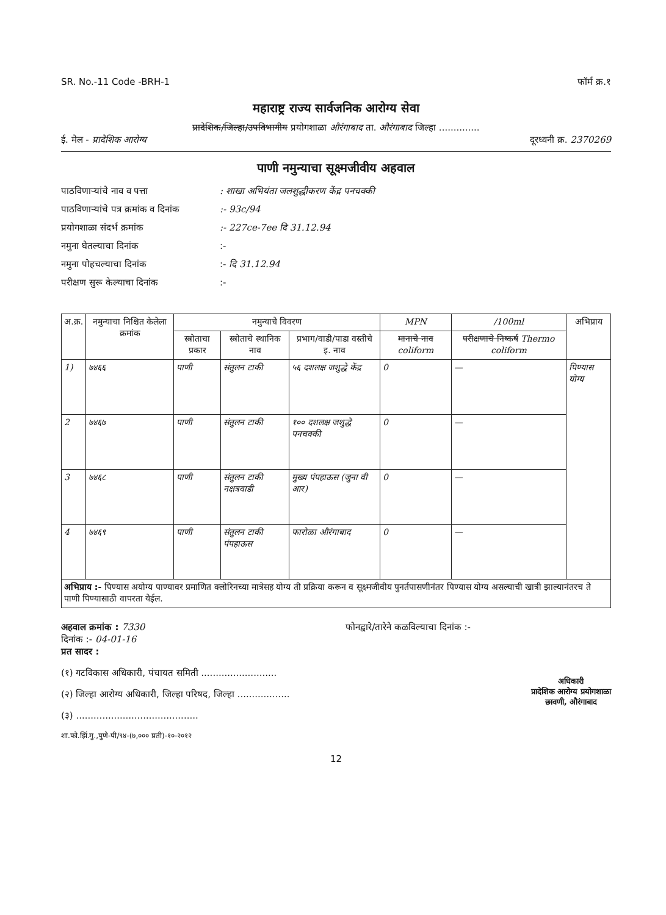SR. No.-11 Code -BRH-1 फॉर्म क्र.१
महाराष्ट्र राज्य सार्वजनिक आरोग्य सेवा
प्रादेशिक/जिल्हा/उपविभागीय प्रयोगशाळा औरंगाबाद ता. औरंगाबाद जिल्हा ..............
ई. मेल - प्रादेशिक आरोग्य दूरध्वनी क्र. 2370269
पाणी नमुन्याचा सूक्ष्मजीवीय अहवाल
पाठविणाऱ्यांचे नाव व पत्ता: शाखा अभियंता जलशुद्धीकरण केंद्र पनचक्की
पाठविणाऱ्यांचे पत्र क्रमांक व दिनांक:- 93c/94
प्रयोगशाळा संदर्भ क्रमांक:- 227ce-7ee दि 31.12.94
नमुना घेतल्याचा दिनांक:-
नमुना पोहचल्याचा दिनांक:- दि 31.12.94
परीक्षण सुरू केल्याचा दिनांक:-
| अ.क्र. | नमुन्याचा निश्चित केलेला क्रमांक | नमुन्याचे विवरण | | | MPN | /100ml | अभिप्राय |
| --- | --- | --- | --- | --- | --- | --- | --- |
| | | स्त्रोताचा प्रकार | स्त्रोताचे स्थानिक नाव | प्रभाग/वाडी/पाडा वस्तीचे इ. नाव | मानाचे नाव coliform | परीक्षणाचे निष्कर्ष Thermo coliform | |
| 1) | ७४६६ | पाणी | संतुलन टाकी | ५६ दशलक्ष जशुद्धे केंद्र | 0 | — | पिण्यास योग्य |
| 2 | ७४६७ | पाणी | संतुलन टाकी | १०० दशलक्ष जशुद्धे पनचक्की | 0 | — | |
| 3 | ७४६८ | पाणी | संतुलन टाकी नक्षत्रवाडी | मुख्य पंपहाऊस (जुना वी आर) | 0 | — | |
| 4 | ७४६९ | पाणी | संतुलन टाकी पंपहाऊस | फारोळा औरंगाबाद | 0 | — | |
| अभिप्राय :- पिण्यास अयोग्य पाण्यावर प्रमाणित क्लोरिनच्या मात्रेसह योग्य ती प्रक्रिया करून व सूक्ष्मजीवीय पुनर्तपासणीनंतर पिण्यास योग्य असल्याची खात्री झाल्यानंतरच ते पाणी पिण्यासाठी वापरता येईल. | | | | | | | |
अहवाल क्रमांक : 7330 फोनद्वारे/तारेने कळविल्याचा दिनांक :-
दिनांक :- 04-01-16
प्रत सादर :
(१) गटविकास अधिकारी, पंचायत समिती ..........................
(२) जिल्हा आरोग्य अधिकारी, जिल्हा परिषद, जिल्हा ..................
(३) ..........................................
अधिकारी
प्रादेशिक आरोग्य प्रयोगशाळा
छावणी, औरंगाबाद
शा.फो.झिं.मु.,पुणे-पी/९४-(७,००० प्रती)-१०-२०१२
12